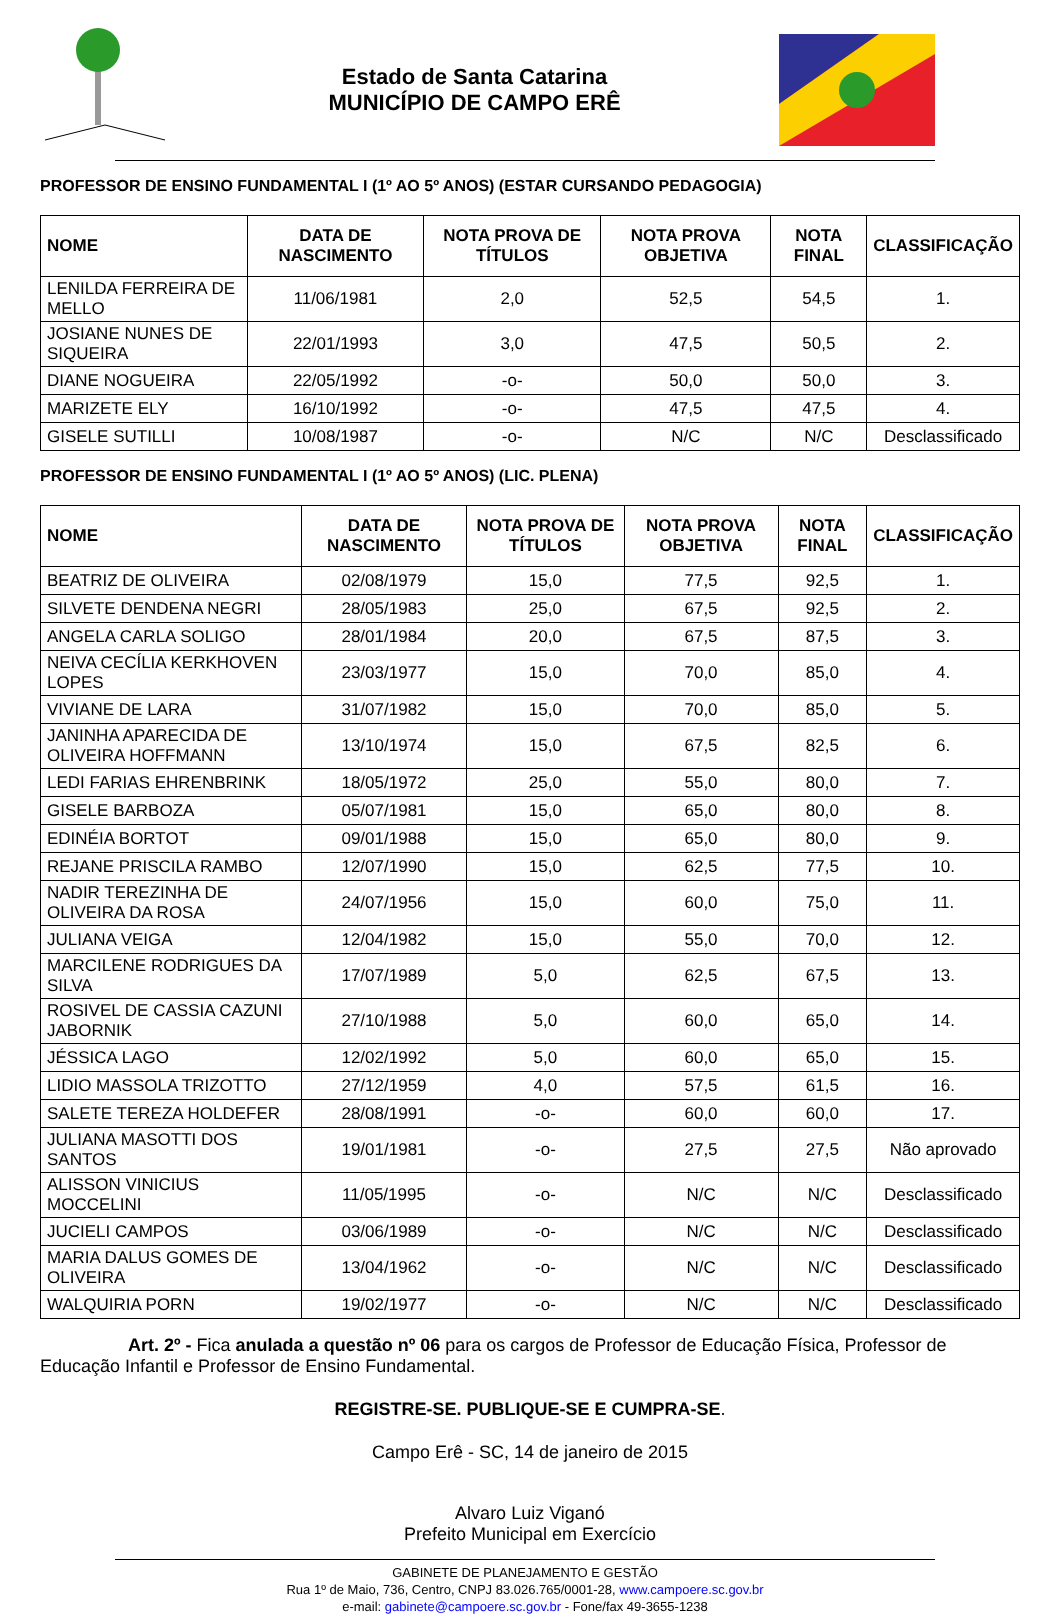Estado de Santa Catarina
MUNICÍPIO DE CAMPO ERÊ
PROFESSOR DE ENSINO FUNDAMENTAL I (1º AO 5º ANOS) (ESTAR CURSANDO PEDAGOGIA)
| NOME | DATA DE NASCIMENTO | NOTA PROVA DE TÍTULOS | NOTA PROVA OBJETIVA | NOTA FINAL | CLASSIFICAÇÃO |
| --- | --- | --- | --- | --- | --- |
| LENILDA FERREIRA DE MELLO | 11/06/1981 | 2,0 | 52,5 | 54,5 | 1. |
| JOSIANE NUNES DE SIQUEIRA | 22/01/1993 | 3,0 | 47,5 | 50,5 | 2. |
| DIANE NOGUEIRA | 22/05/1992 | -o- | 50,0 | 50,0 | 3. |
| MARIZETE ELY | 16/10/1992 | -o- | 47,5 | 47,5 | 4. |
| GISELE SUTILLI | 10/08/1987 | -o- | N/C | N/C | Desclassificado |
PROFESSOR DE ENSINO FUNDAMENTAL I (1º AO 5º ANOS) (LIC. PLENA)
| NOME | DATA DE NASCIMENTO | NOTA PROVA DE TÍTULOS | NOTA PROVA OBJETIVA | NOTA FINAL | CLASSIFICAÇÃO |
| --- | --- | --- | --- | --- | --- |
| BEATRIZ DE OLIVEIRA | 02/08/1979 | 15,0 | 77,5 | 92,5 | 1. |
| SILVETE DENDENA NEGRI | 28/05/1983 | 25,0 | 67,5 | 92,5 | 2. |
| ANGELA CARLA SOLIGO | 28/01/1984 | 20,0 | 67,5 | 87,5 | 3. |
| NEIVA CECÍLIA KERKHOVEN LOPES | 23/03/1977 | 15,0 | 70,0 | 85,0 | 4. |
| VIVIANE DE LARA | 31/07/1982 | 15,0 | 70,0 | 85,0 | 5. |
| JANINHA APARECIDA DE OLIVEIRA HOFFMANN | 13/10/1974 | 15,0 | 67,5 | 82,5 | 6. |
| LEDI FARIAS EHRENBRINK | 18/05/1972 | 25,0 | 55,0 | 80,0 | 7. |
| GISELE BARBOZA | 05/07/1981 | 15,0 | 65,0 | 80,0 | 8. |
| EDINÉIA BORTOT | 09/01/1988 | 15,0 | 65,0 | 80,0 | 9. |
| REJANE PRISCILA RAMBO | 12/07/1990 | 15,0 | 62,5 | 77,5 | 10. |
| NADIR TEREZINHA DE OLIVEIRA DA ROSA | 24/07/1956 | 15,0 | 60,0 | 75,0 | 11. |
| JULIANA VEIGA | 12/04/1982 | 15,0 | 55,0 | 70,0 | 12. |
| MARCILENE RODRIGUES DA SILVA | 17/07/1989 | 5,0 | 62,5 | 67,5 | 13. |
| ROSIVEL DE CASSIA CAZUNI JABORNIK | 27/10/1988 | 5,0 | 60,0 | 65,0 | 14. |
| JÉSSICA LAGO | 12/02/1992 | 5,0 | 60,0 | 65,0 | 15. |
| LIDIO MASSOLA TRIZOTTO | 27/12/1959 | 4,0 | 57,5 | 61,5 | 16. |
| SALETE TEREZA HOLDEFER | 28/08/1991 | -o- | 60,0 | 60,0 | 17. |
| JULIANA MASOTTI DOS SANTOS | 19/01/1981 | -o- | 27,5 | 27,5 | Não aprovado |
| ALISSON VINICIUS MOCCELINI | 11/05/1995 | -o- | N/C | N/C | Desclassificado |
| JUCIELI CAMPOS | 03/06/1989 | -o- | N/C | N/C | Desclassificado |
| MARIA DALUS GOMES DE OLIVEIRA | 13/04/1962 | -o- | N/C | N/C | Desclassificado |
| WALQUIRIA PORN | 19/02/1977 | -o- | N/C | N/C | Desclassificado |
Art. 2º - Fica anulada a questão nº 06 para os cargos de Professor de Educação Física, Professor de Educação Infantil e Professor de Ensino Fundamental.
REGISTRE-SE. PUBLIQUE-SE E CUMPRA-SE.
Campo Erê - SC, 14 de janeiro de 2015
Alvaro Luiz Viganó
Prefeito Municipal em Exercício
GABINETE DE PLANEJAMENTO E GESTÃO
Rua 1º de Maio, 736, Centro, CNPJ 83.026.765/0001-28, www.campoere.sc.gov.br
e-mail: gabinete@campoere.sc.gov.br - Fone/fax 49-3655-1238